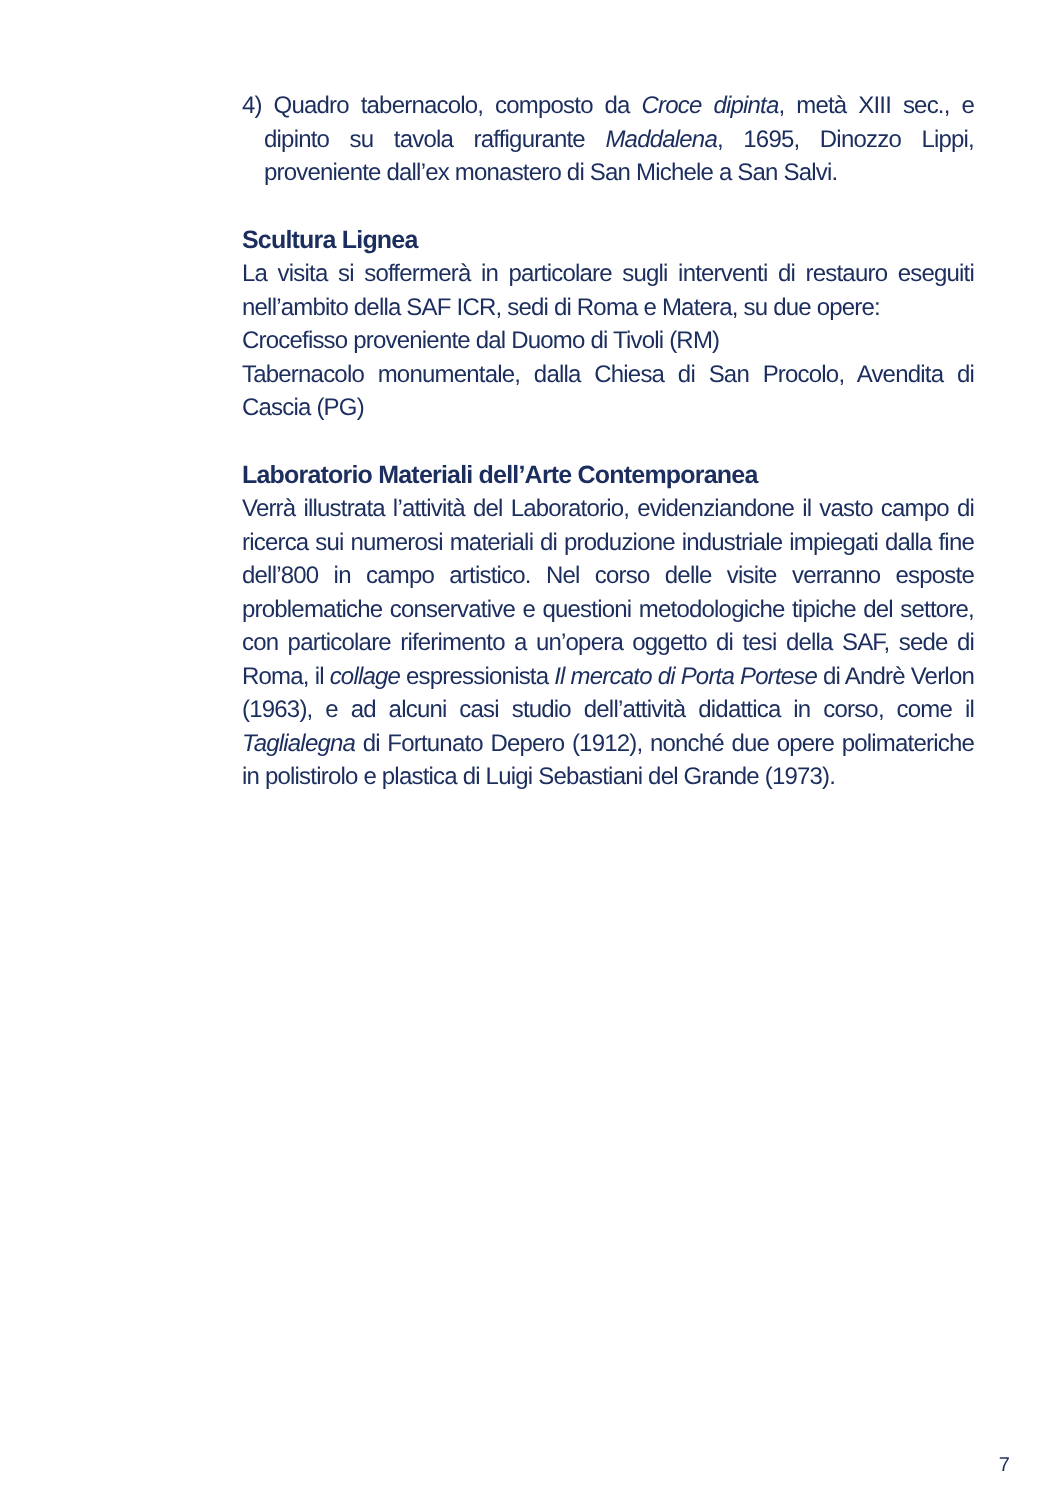4) Quadro tabernacolo, composto da Croce dipinta, metà XIII sec., e dipinto su tavola raffigurante Maddalena, 1695, Dinozzo Lippi, proveniente dall’ex monastero di San Michele a San Salvi.
Scultura Lignea
La visita si soffermerà in particolare sugli interventi di restauro eseguiti nell’ambito della SAF ICR, sedi di Roma e Matera, su due opere:
Crocefisso proveniente dal Duomo di Tivoli (RM)
Tabernacolo monumentale, dalla Chiesa di San Procolo, Avendita di Cascia (PG)
Laboratorio Materiali dell’Arte Contemporanea
Verrà illustrata l’attività del Laboratorio, evidenziandone il vasto campo di ricerca sui numerosi materiali di produzione industriale impiegati dalla fine dell’800 in campo artistico. Nel corso delle visite verranno esposte problematiche conservative e questioni metodologiche tipiche del settore, con particolare riferimento a un’opera oggetto di tesi della SAF, sede di Roma, il collage espressionista Il mercato di Porta Portese di Andrè Verlon (1963), e ad alcuni casi studio dell’attività didattica in corso, come il Taglialegna di Fortunato Depero (1912), nonché due opere polimateriche in polistirolo e plastica di Luigi Sebastiani del Grande (1973).
7